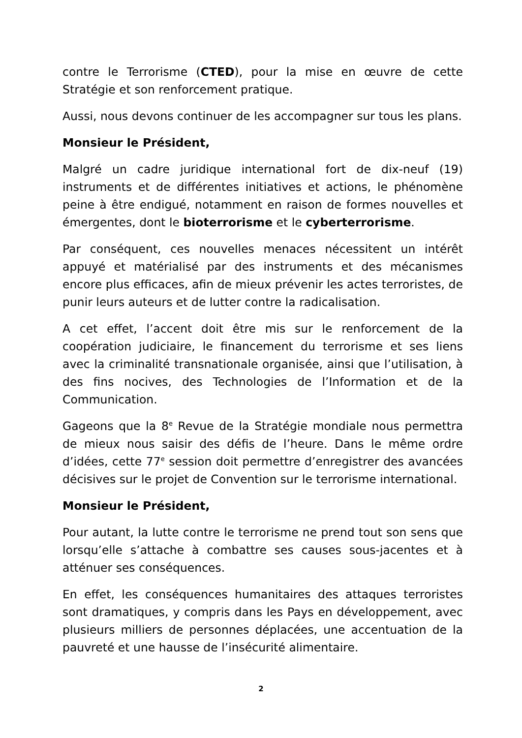contre le Terrorisme (CTED), pour la mise en œuvre de cette Stratégie et son renforcement pratique.
Aussi, nous devons continuer de les accompagner sur tous les plans.
Monsieur le Président,
Malgré un cadre juridique international fort de dix-neuf (19) instruments et de différentes initiatives et actions, le phénomène peine à être endigué, notamment en raison de formes nouvelles et émergentes, dont le bioterrorisme et le cyberterrorisme.
Par conséquent, ces nouvelles menaces nécessitent un intérêt appuyé et matérialisé par des instruments et des mécanismes encore plus efficaces, afin de mieux prévenir les actes terroristes, de punir leurs auteurs et de lutter contre la radicalisation.
A cet effet, l’accent doit être mis sur le renforcement de la coopération judiciaire, le financement du terrorisme et ses liens avec la criminalité transnationale organisée, ainsi que l’utilisation, à des fins nocives, des Technologies de l’Information et de la Communication.
Gageons que la 8<sup>e</sup> Revue de la Stratégie mondiale nous permettra de mieux nous saisir des défis de l’heure. Dans le même ordre d’idées, cette 77<sup>e</sup> session doit permettre d’enregistrer des avancées décisives sur le projet de Convention sur le terrorisme international.
Monsieur le Président,
Pour autant, la lutte contre le terrorisme ne prend tout son sens que lorsqu’elle s’attache à combattre ses causes sous-jacentes et à atténuer ses conséquences.
En effet, les conséquences humanitaires des attaques terroristes sont dramatiques, y compris dans les Pays en développement, avec plusieurs milliers de personnes déplacées, une accentuation de la pauvreté et une hausse de l’insécurité alimentaire.
2